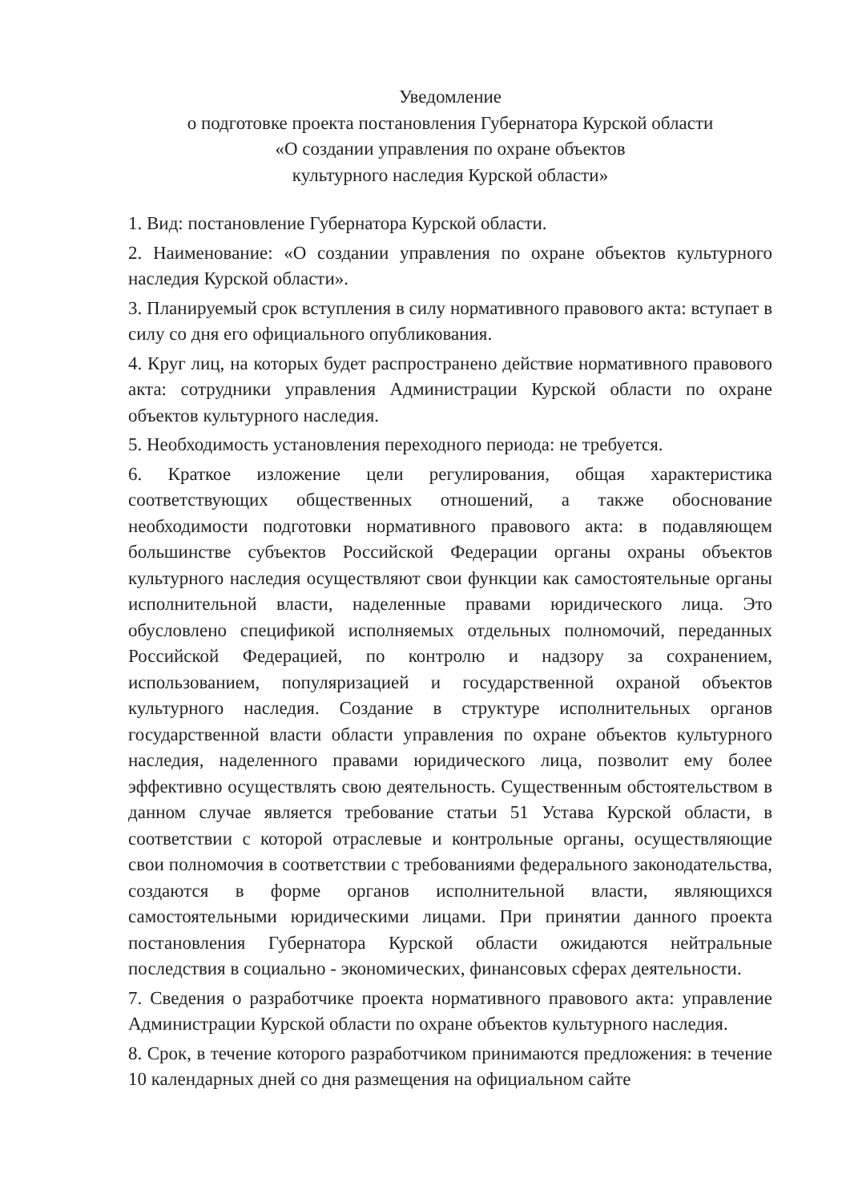Уведомление
о подготовке проекта постановления Губернатора Курской области
«О создании управления по охране объектов
культурного наследия Курской области»
1. Вид: постановление Губернатора Курской области.
2. Наименование: «О создании управления по охране объектов культурного наследия Курской области».
3. Планируемый срок вступления в силу нормативного правового акта: вступает в силу со дня его официального опубликования.
4. Круг лиц, на которых будет распространено действие нормативного правового акта: сотрудники управления Администрации Курской области по охране объектов культурного наследия.
5. Необходимость установления переходного периода: не требуется.
6. Краткое изложение цели регулирования, общая характеристика соответствующих общественных отношений, а также обоснование необходимости подготовки нормативного правового акта: в подавляющем большинстве субъектов Российской Федерации органы охраны объектов культурного наследия осуществляют свои функции как самостоятельные органы исполнительной власти, наделенные правами юридического лица. Это обусловлено спецификой исполняемых отдельных полномочий, переданных Российской Федерацией, по контролю и надзору за сохранением, использованием, популяризацией и государственной охраной объектов культурного наследия. Создание в структуре исполнительных органов государственной власти области управления по охране объектов культурного наследия, наделенного правами юридического лица, позволит ему более эффективно осуществлять свою деятельность. Существенным обстоятельством в данном случае является требование статьи 51 Устава Курской области, в соответствии с которой отраслевые и контрольные органы, осуществляющие свои полномочия в соответствии с требованиями федерального законодательства, создаются в форме органов исполнительной власти, являющихся самостоятельными юридическими лицами. При принятии данного проекта постановления Губернатора Курской области ожидаются нейтральные последствия в социально - экономических, финансовых сферах деятельности.
7. Сведения о разработчике проекта нормативного правового акта: управление Администрации Курской области по охране объектов культурного наследия.
8. Срок, в течение которого разработчиком принимаются предложения: в течение 10 календарных дней со дня размещения на официальном сайте